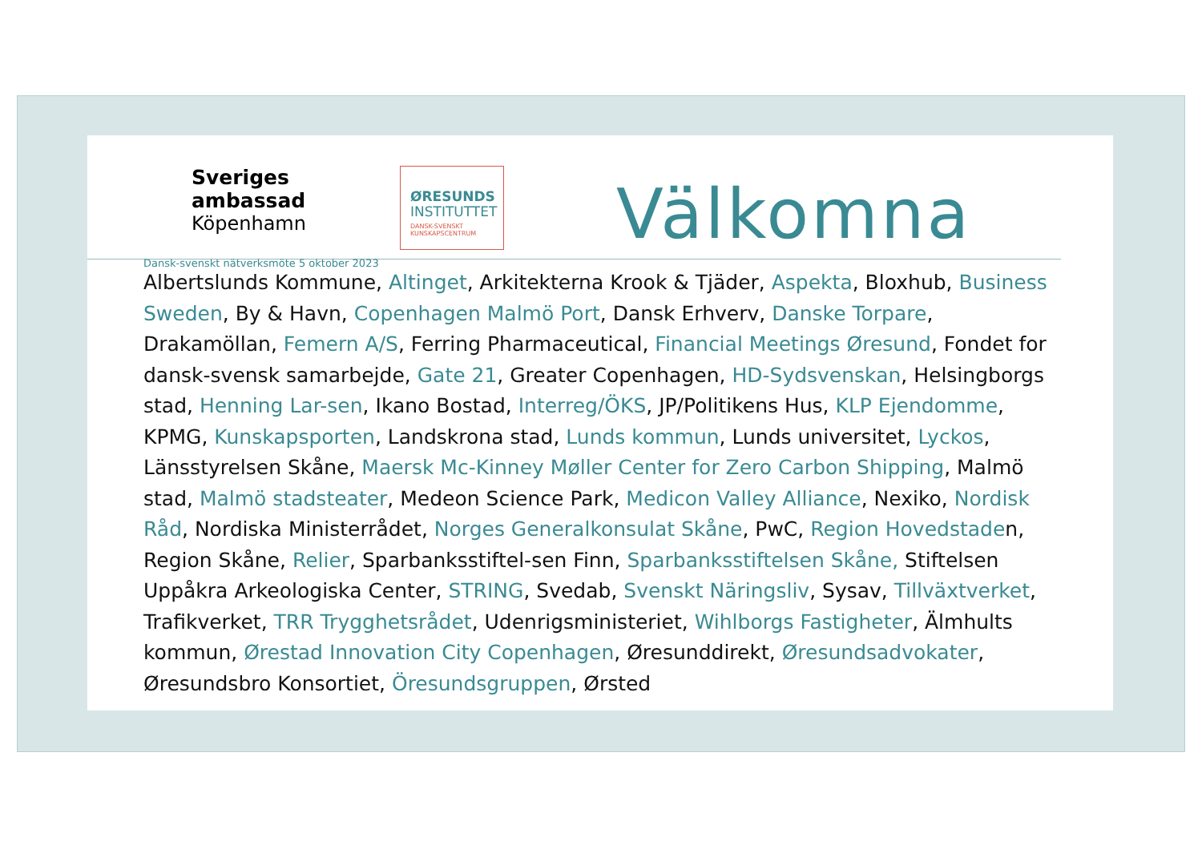Sveriges ambassad
Köpenhamn
Dansk-svenskt nätverksmöte 5 oktober 2023
ØRESUNDS
INSTITUTTET
DANSK-SVENSKT
KUNSKAPSCENTRUM
Välkomna
Albertslunds Kommune, Altinget, Arkitekterna Krook & Tjäder, Aspekta, Bloxhub, Business Sweden, By & Havn, Copenhagen Malmö Port, Dansk Erhverv, Danske Torpare, Drakamöllan, Femern A/S, Ferring Pharmaceutical, Financial Meetings Øresund, Fondet for dansk-svensk samarbejde, Gate 21, Greater Copenhagen, HD-Sydsvenskan, Helsingborgs stad, Henning Lar-sen, Ikano Bostad, Interreg/ÖKS, JP/Politikens Hus, KLP Ejendomme, KPMG, Kunskapsporten, Landskrona stad, Lunds kommun, Lunds universitet, Lyckos, Länsstyrelsen Skåne, Maersk Mc-Kinney Møller Center for Zero Carbon Shipping, Malmö stad, Malmö stadsteater, Medeon Science Park, Medicon Valley Alliance, Nexiko, Nordisk Råd, Nordiska Ministerrådet, Norges Generalkonsulat Skåne, PwC, Region Hovedstaden, Region Skåne, Relier, Sparbanksstiftel-sen Finn, Sparbanksstiftelsen Skåne, Stiftelsen Uppåkra Arkeologiska Center, STRING, Svedab, Svenskt Näringsliv, Sysav, Tillväxtverket, Trafikverket, TRR Trygghetsrådet, Udenrigsministeriet, Wihlborgs Fastigheter, Älmhults kommun, Ørestad Innovation City Copenhagen, Øresunddirekt, Øresundsadvokater, Øresundsbro Konsortiet, Öresundsgruppen, Ørsted